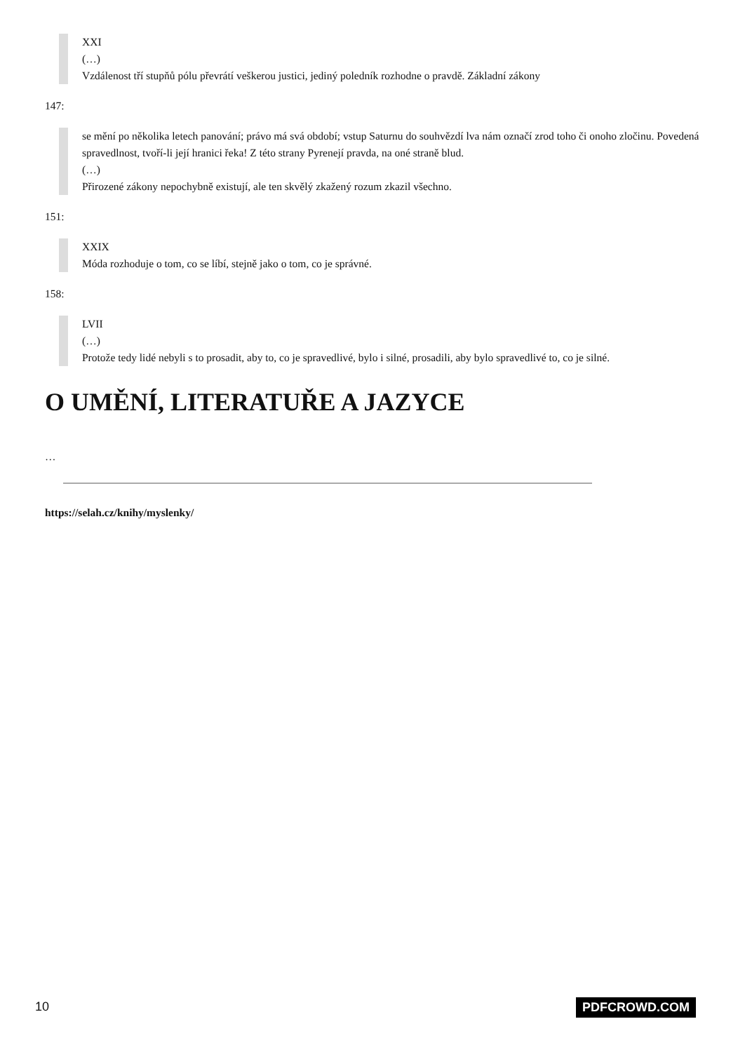XXI
(…)
Vzdálenost tří stupňů pólu převrátí veškerou justici, jediný poledník rozhodne o pravdě. Základní zákony
147:
se mění po několika letech panování; právo má svá období; vstup Saturnu do souhvězdí lva nám označí zrod toho či onoho zločinu. Povedená spravedlnost, tvoří-li její hranici řeka! Z této strany Pyrenejí pravda, na oné straně blud.
(…)
Přirozené zákony nepochybně existují, ale ten skvělý zkažený rozum zkazil všechno.
151:
XXIX
Móda rozhoduje o tom, co se líbí, stejně jako o tom, co je správné.
158:
LVII
(…)
Protože tedy lidé nebyli s to prosadit, aby to, co je spravedlivé, bylo i silné, prosadili, aby bylo spravedlivé to, co je silné.
O UMĚNÍ, LITERATUŘE A JAZYCE
…
https://selah.cz/knihy/myslenky/
10 PDFCROWD.COM